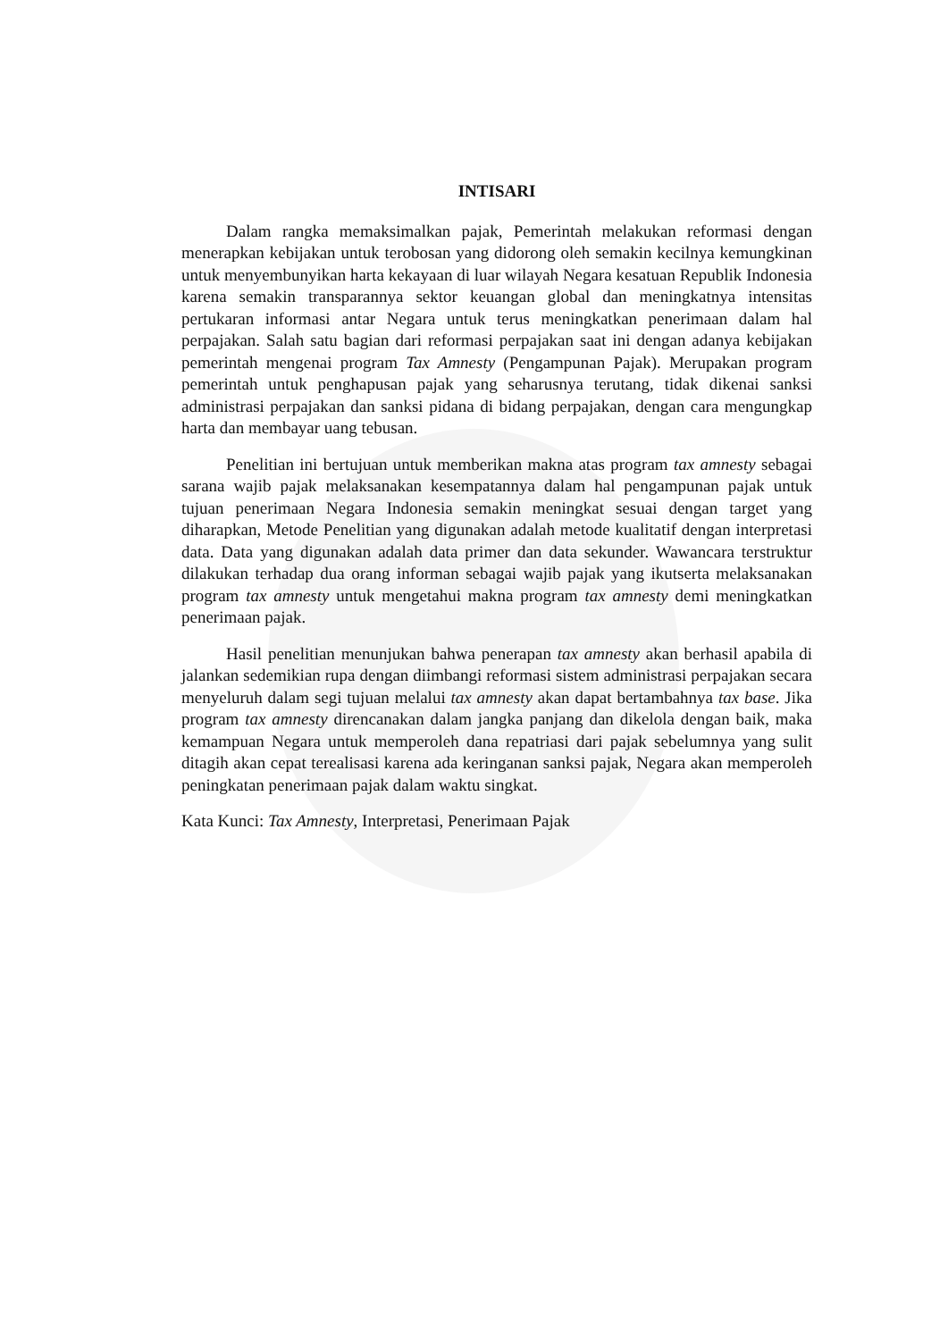INTISARI
Dalam rangka memaksimalkan pajak, Pemerintah melakukan reformasi dengan menerapkan kebijakan untuk terobosan yang didorong oleh semakin kecilnya kemungkinan untuk menyembunyikan harta kekayaan di luar wilayah Negara kesatuan Republik Indonesia karena semakin transparannya sektor keuangan global dan meningkatnya intensitas pertukaran informasi antar Negara untuk terus meningkatkan penerimaan dalam hal perpajakan. Salah satu bagian dari reformasi perpajakan saat ini dengan adanya kebijakan pemerintah mengenai program Tax Amnesty (Pengampunan Pajak). Merupakan program pemerintah untuk penghapusan pajak yang seharusnya terutang, tidak dikenai sanksi administrasi perpajakan dan sanksi pidana di bidang perpajakan, dengan cara mengungkap harta dan membayar uang tebusan.
Penelitian ini bertujuan untuk memberikan makna atas program tax amnesty sebagai sarana wajib pajak melaksanakan kesempatannya dalam hal pengampunan pajak untuk tujuan penerimaan Negara Indonesia semakin meningkat sesuai dengan target yang diharapkan, Metode Penelitian yang digunakan adalah metode kualitatif dengan interpretasi data. Data yang digunakan adalah data primer dan data sekunder. Wawancara terstruktur dilakukan terhadap dua orang informan sebagai wajib pajak yang ikutserta melaksanakan program tax amnesty untuk mengetahui makna program tax amnesty demi meningkatkan penerimaan pajak.
Hasil penelitian menunjukan bahwa penerapan tax amnesty akan berhasil apabila di jalankan sedemikian rupa dengan diimbangi reformasi sistem administrasi perpajakan secara menyeluruh dalam segi tujuan melalui tax amnesty akan dapat bertambahnya tax base. Jika program tax amnesty direncanakan dalam jangka panjang dan dikelola dengan baik, maka kemampuan Negara untuk memperoleh dana repatriasi dari pajak sebelumnya yang sulit ditagih akan cepat terealisasi karena ada keringanan sanksi pajak, Negara akan memperoleh peningkatan penerimaan pajak dalam waktu singkat.
Kata Kunci: Tax Amnesty, Interpretasi, Penerimaan Pajak